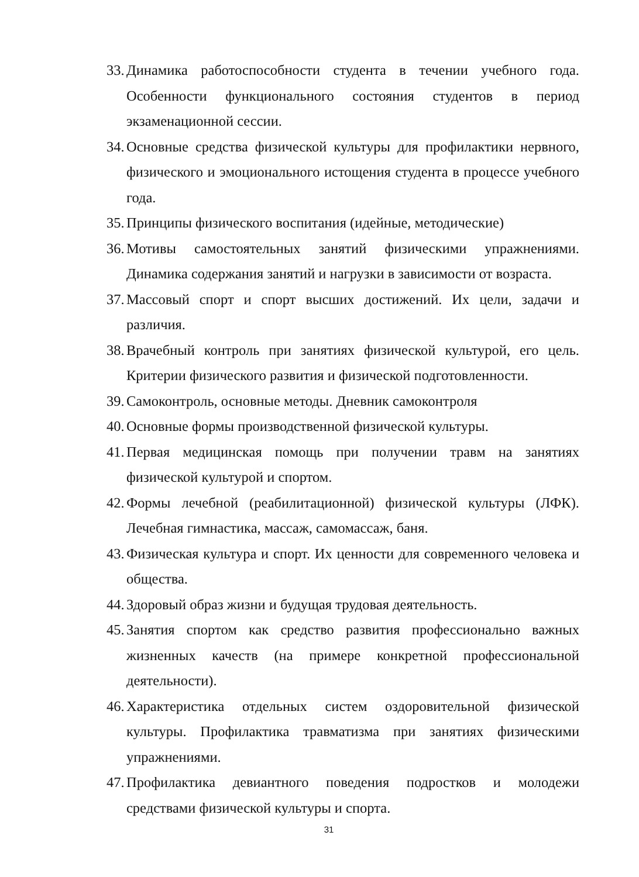33. Динамика работоспособности студента в течении учебного года. Особенности функционального состояния студентов в период экзаменационной сессии.
34. Основные средства физической культуры для профилактики нервного, физического и эмоционального истощения студента в процессе учебного года.
35. Принципы физического воспитания (идейные, методические)
36. Мотивы самостоятельных занятий физическими упражнениями. Динамика содержания занятий и нагрузки в зависимости от возраста.
37. Массовый спорт и спорт высших достижений. Их цели, задачи и различия.
38. Врачебный контроль при занятиях физической культурой, его цель. Критерии физического развития и физической подготовленности.
39. Самоконтроль, основные методы. Дневник самоконтроля
40. Основные формы производственной физической культуры.
41. Первая медицинская помощь при получении травм на занятиях физической культурой и спортом.
42. Формы лечебной (реабилитационной) физической культуры (ЛФК). Лечебная гимнастика, массаж, самомассаж, баня.
43. Физическая культура и спорт. Их ценности для современного человека и общества.
44. Здоровый образ жизни и будущая трудовая деятельность.
45. Занятия спортом как средство развития профессионально важных жизненных качеств (на примере конкретной профессиональной деятельности).
46. Характеристика отдельных систем оздоровительной физической культуры. Профилактика травматизма при занятиях физическими упражнениями.
47. Профилактика девиантного поведения подростков и молодежи средствами физической культуры и спорта.
31